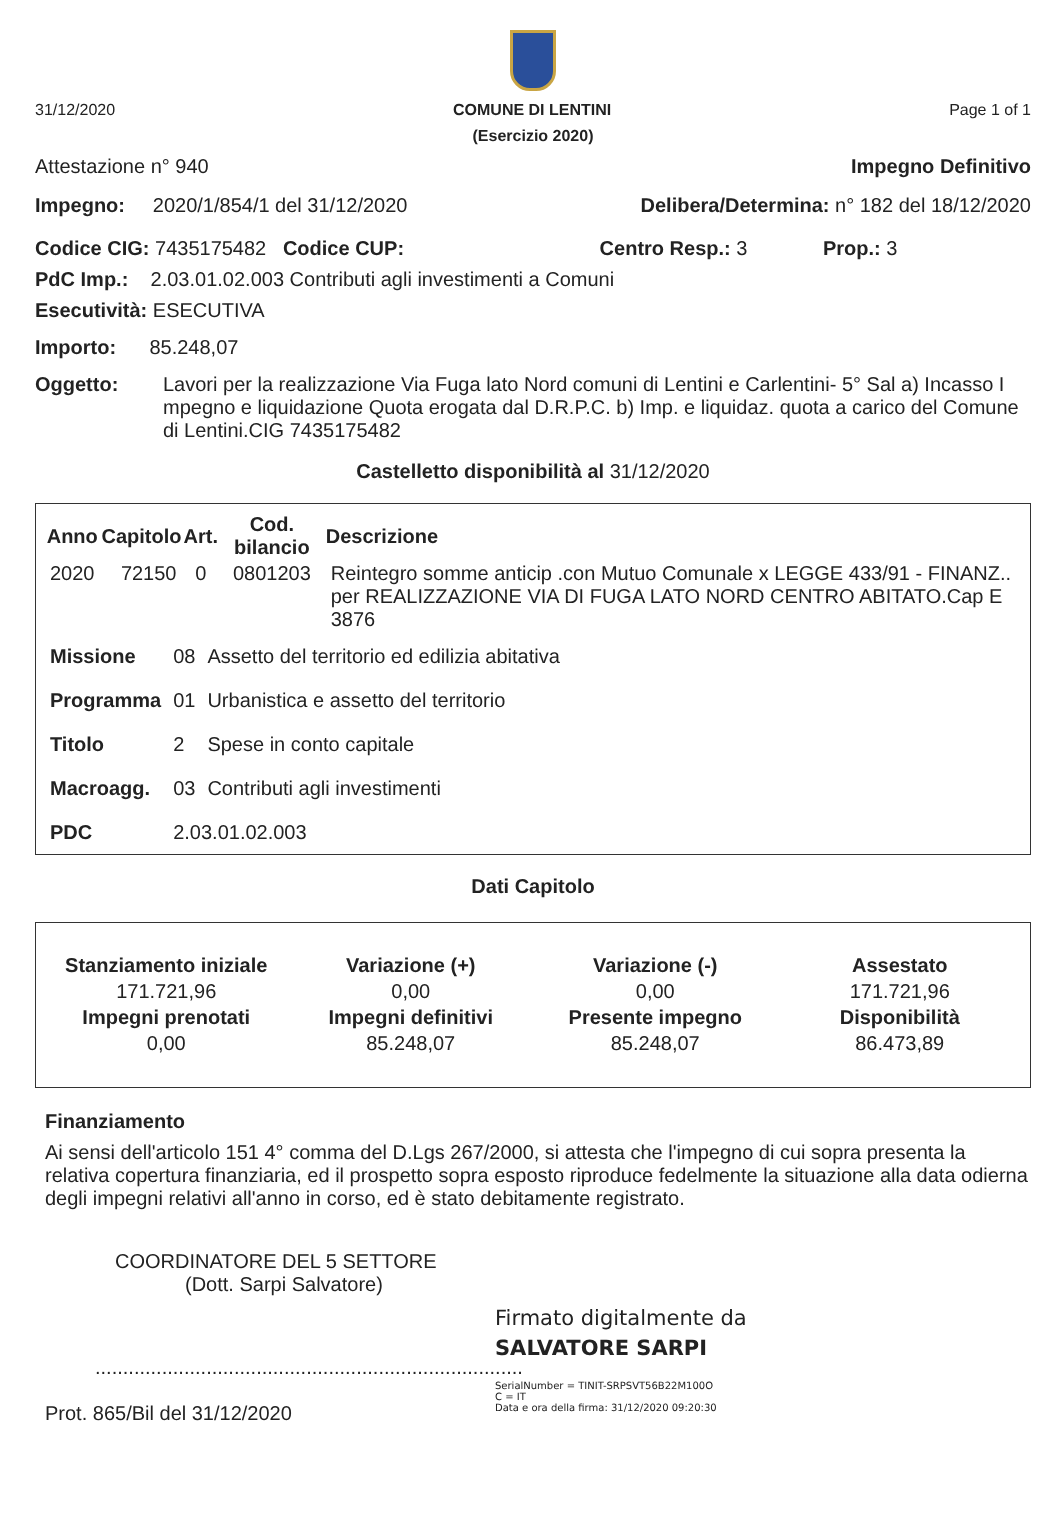31/12/2020 COMUNE DI LENTINI Page 1 of 1
(Esercizio 2020)
Attestazione n° 940 Impegno Definitivo
Impegno: 2020/1/854/1 del 31/12/2020 Delibera/Determina: n° 182 del 18/12/2020
Codice CIG: 7435175482 Codice CUP: Centro Resp.: 3 Prop.: 3
PdC Imp.: 2.03.01.02.003 Contributi agli investimenti a Comuni
Esecutività: ESECUTIVA
Importo: 85.248,07
Oggetto: Lavori per la realizzazione Via Fuga lato Nord comuni di Lentini e Carlentini- 5° Sal a) Incasso I mpegno e liquidazione Quota erogata dal D.R.P.C. b) Imp. e liquidaz. quota a carico del Comune di Lentini.CIG 7435175482
Castelletto disponibilità al 31/12/2020
| Anno | Capitolo | Art. | Cod. bilancio | Descrizione |
| --- | --- | --- | --- | --- |
| 2020 | 72150 | 0 | 0801203 | Reintegro somme anticip .con Mutuo Comunale x LEGGE 433/91 - FINANZ.. per REALIZZAZIONE VIA DI FUGA LATO NORD CENTRO ABITATO.Cap E 3876 |
| Missione | 08 | Assetto del territorio ed edilizia abitativa |
| Programma | 01 | Urbanistica e assetto del territorio |
| Titolo | 2 | Spese in conto capitale |
| Macroagg. | 03 | Contributi agli investimenti |
| PDC | 2.03.01.02.003 | |
Dati Capitolo
| Stanziamento iniziale | Variazione (+) | Variazione (-) | Assestato |
| --- | --- | --- | --- |
| 171.721,96 | 0,00 | 0,00 | 171.721,96 |
| Impegni prenotati | Impegni definitivi | Presente impegno | Disponibilità |
| 0,00 | 85.248,07 | 85.248,07 | 86.473,89 |
Finanziamento
Ai sensi dell'articolo 151 4° comma del D.Lgs 267/2000, si attesta che l'impegno di cui sopra presenta la relativa copertura finanziaria, ed il prospetto sopra esposto riproduce fedelmente la situazione alla data odierna degli impegni relativi all'anno in corso, ed è stato debitamente registrato.
COORDINATORE DEL 5 SETTORE
(Dott. Sarpi Salvatore)
.............................................................................
Prot. 865/Bil del 31/12/2020
Firmato digitalmente da
SALVATORE SARPI
SerialNumber = TINIT-SRPSVT56B22M100O
C = IT
Data e ora della firma: 31/12/2020 09:20:30